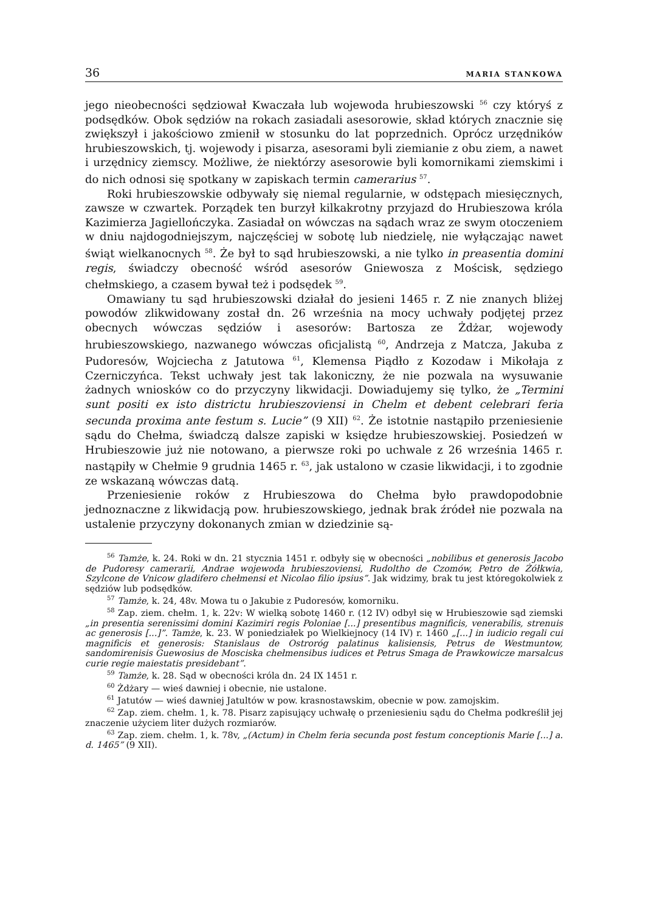36 MARIA STANKOWA
jego nieobecności sędziował Kwaczała lub wojewoda hrubieszowski <sup>56</sup> czy któryś z podsędków. Obok sędziów na rokach zasiadali asesorowie, skład których znacznie się zwiększył i jakościowo zmienił w stosunku do lat poprzednich. Oprócz urzędników hrubieszowskich, tj. wojewody i pisarza, asesorami byli ziemianie z obu ziem, a nawet i urzędnicy ziemscy. Możliwe, że niektórzy asesorowie byli komornikami ziemskimi i do nich odnosi się spotkany w zapiskach termin camerarius <sup>57</sup>.
Roki hrubieszowskie odbywały się niemal regularnie, w odstępach miesięcznych, zawsze w czwartek. Porządek ten burzył kilkakrotny przyjazd do Hrubieszowa króla Kazimierza Jagiellończyka. Zasiadał on wówczas na sądach wraz ze swym otoczeniem w dniu najdogodniejszym, najczęściej w sobotę lub niedzielę, nie wyłączając nawet świąt wielkanocnych <sup>58</sup>. Że był to sąd hrubieszowski, a nie tylko in preasentia domini regis, świadczy obecność wśród asesorów Gniewosza z Mościsk, sędziego chełmskiego, a czasem bywał też i podsędek <sup>59</sup>.
Omawiany tu sąd hrubieszowski działał do jesieni 1465 r. Z nie znanych bliżej powodów zlikwidowany został dn. 26 września na mocy uchwały podjętej przez obecnych wówczas sędziów i asesorów: Bartosza ze Żdżar, wojewody hrubieszowskiego, nazwanego wówczas oficjalistą <sup>60</sup>, Andrzeja z Matcza, Jakuba z Pudoresów, Wojciecha z Jatutowa <sup>61</sup>, Klemensa Piądło z Kozodaw i Mikołaja z Czerniczyńca. Tekst uchwały jest tak lakoniczny, że nie pozwala na wysuwanie żadnych wniosków co do przyczyny likwidacji. Dowiadujemy się tylko, że „Termini sunt positi ex isto districtu hrubieszoviensi in Chelm et debent celebrari feria secunda proxima ante festum s. Lucie” (9 XII) <sup>62</sup>. Że istotnie nastąpiło przeniesienie sądu do Chełma, świadczą dalsze zapiski w księdze hrubieszowskiej. Posiedzeń w Hrubieszowie już nie notowano, a pierwsze roki po uchwale z 26 września 1465 r. nastąpiły w Chełmie 9 grudnia 1465 r. <sup>63</sup>, jak ustalono w czasie likwidacji, i to zgodnie ze wskazaną wówczas datą.
Przeniesienie roków z Hrubieszowa do Chełma było prawdopodobnie jednoznaczne z likwidacją pow. hrubieszowskiego, jednak brak źródeł nie pozwala na ustalenie przyczyny dokonanych zmian w dziedzinie są-
<sup>56</sup> Tamże, k. 24. Roki w dn. 21 stycznia 1451 r. odbyły się w obecności „nobilibus et generosis Jacobo de Pudoresy camerarii, Andrae wojewoda hrubieszoviensi, Rudoltho de Czomów, Petro de Żółkwia, Szylcone de Vnicow gladifero chełmensi et Nicolao filio ipsius”. Jak widzimy, brak tu jest któregokolwiek z sędziów lub podsędków.
<sup>57</sup> Tamże, k. 24, 48v. Mowa tu o Jakubie z Pudoresów, komorniku.
<sup>58</sup> Zap. ziem. chełm. 1, k. 22v: W wielką sobotę 1460 r. (12 IV) odbył się w Hrubieszowie sąd ziemski „in presentia serenissimi domini Kazimiri regis Poloniae [...] presentibus magnificis, venerabilis, strenuis ac generosis [...]”. Tamże, k. 23. W poniedziałek po Wielkiejnocy (14 IV) r. 1460 „[...] in iudicio regali cui magnificis et generosis: Stanislaus de Ostroróg palatinus kalisiensis, Petrus de Westmuntow, sandomirenisis Guewosius de Mosciska chełmensibus iudices et Petrus Smaga de Prawkowicze marsalcus curie regie maiestatis presidebant”.
<sup>59</sup> Tamże, k. 28. Sąd w obecności króla dn. 24 IX 1451 r.
<sup>60</sup> Żdżary — wieś dawniej i obecnie, nie ustalone.
<sup>61</sup> Jatutów — wieś dawniej Jatultów w pow. krasnostawskim, obecnie w pow. zamojskim.
<sup>62</sup> Zap. ziem. chełm. 1, k. 78. Pisarz zapisujący uchwałę o przeniesieniu sądu do Chełma podkreślił jej znaczenie użyciem liter dużych rozmiarów.
<sup>63</sup> Zap. ziem. chełm. 1, k. 78v, „(Actum) in Chelm feria secunda post festum conceptionis Marie [...] a. d. 1465” (9 XII).